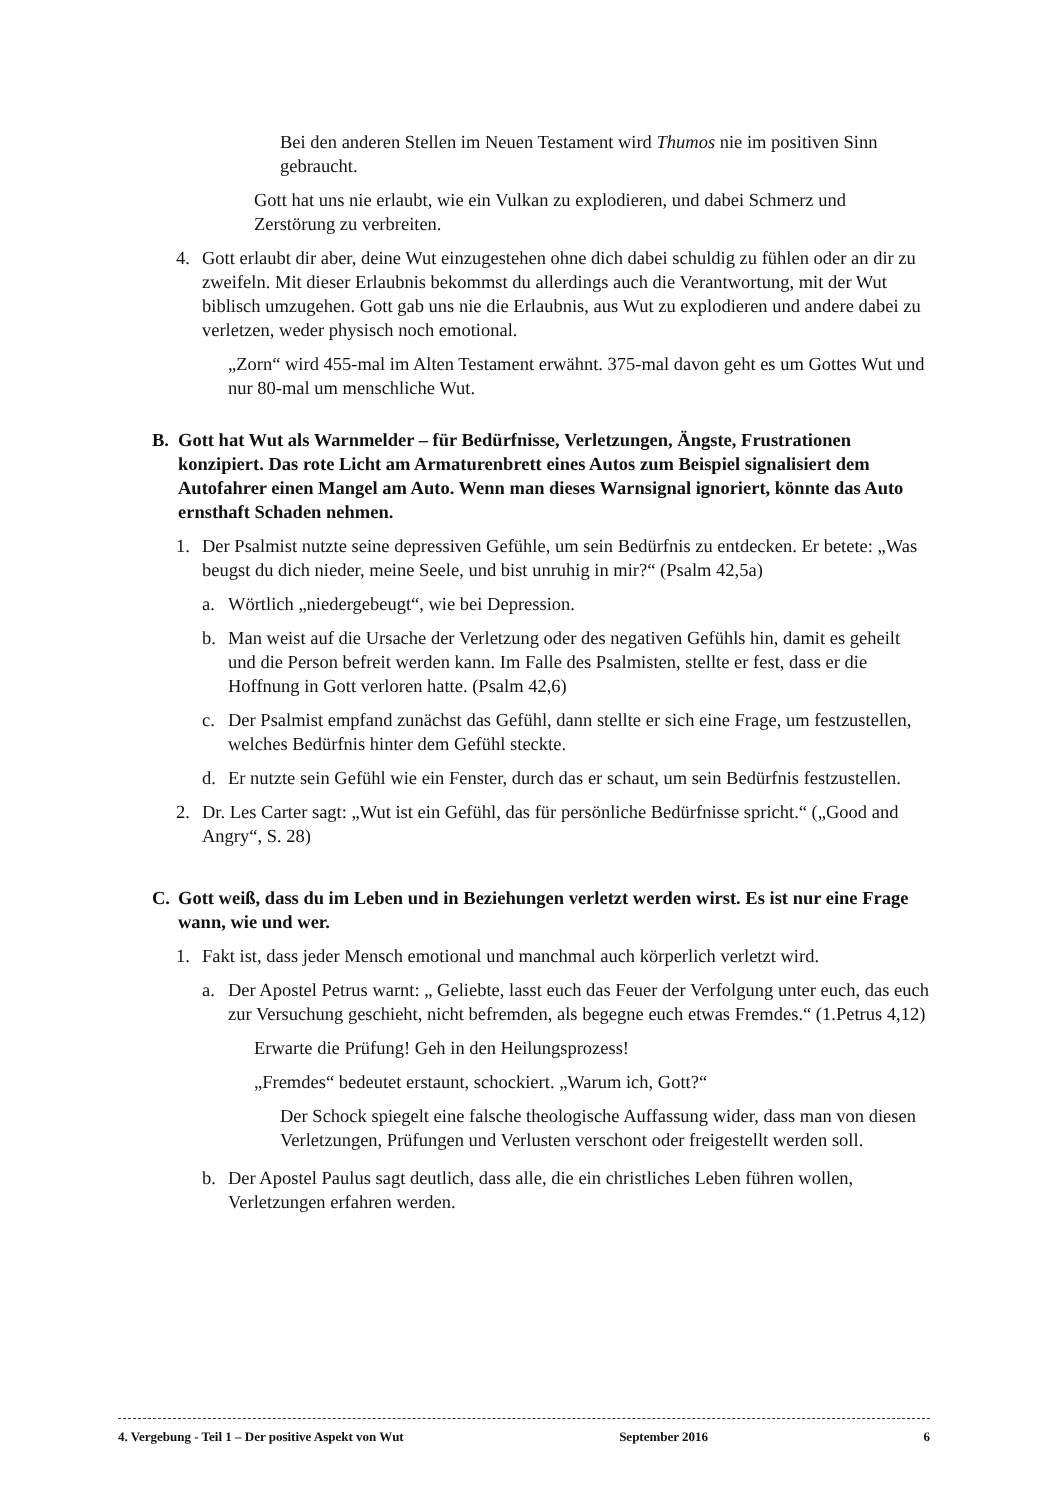Bei den anderen Stellen im Neuen Testament wird Thumos nie im positiven Sinn gebraucht.
Gott hat uns nie erlaubt, wie ein Vulkan zu explodieren, und dabei Schmerz und Zerstörung zu verbreiten.
4. Gott erlaubt dir aber, deine Wut einzugestehen ohne dich dabei schuldig zu fühlen oder an dir zu zweifeln. Mit dieser Erlaubnis bekommst du allerdings auch die Verantwortung, mit der Wut biblisch umzugehen. Gott gab uns nie die Erlaubnis, aus Wut zu explodieren und andere dabei zu verletzen, weder physisch noch emotional.
„Zorn“ wird 455-mal im Alten Testament erwähnt. 375-mal davon geht es um Gottes Wut und nur 80-mal um menschliche Wut.
B. Gott hat Wut als Warnmelder – für Bedürfnisse, Verletzungen, Ängste, Frustrationen konzipiert. Das rote Licht am Armaturenbrett eines Autos zum Beispiel signalisiert dem Autofahrer einen Mangel am Auto. Wenn man dieses Warnsignal ignoriert, könnte das Auto ernsthaft Schaden nehmen.
1. Der Psalmist nutzte seine depressiven Gefühle, um sein Bedürfnis zu entdecken. Er betete: „Was beugst du dich nieder, meine Seele, und bist unruhig in mir?“ (Psalm 42,5a)
a. Wörtlich „niedergebeugt“, wie bei Depression.
b. Man weist auf die Ursache der Verletzung oder des negativen Gefühls hin, damit es geheilt und die Person befreit werden kann. Im Falle des Psalmisten, stellte er fest, dass er die Hoffnung in Gott verloren hatte. (Psalm 42,6)
c. Der Psalmist empfand zunächst das Gefühl, dann stellte er sich eine Frage, um festzustellen, welches Bedürfnis hinter dem Gefühl steckte.
d. Er nutzte sein Gefühl wie ein Fenster, durch das er schaut, um sein Bedürfnis festzustellen.
2. Dr. Les Carter sagt: „Wut ist ein Gefühl, das für persönliche Bedürfnisse spricht.“ („Good and Angry“, S. 28)
C. Gott weiß, dass du im Leben und in Beziehungen verletzt werden wirst. Es ist nur eine Frage wann, wie und wer.
1. Fakt ist, dass jeder Mensch emotional und manchmal auch körperlich verletzt wird.
a. Der Apostel Petrus warnt: „ Geliebte, lasst euch das Feuer der Verfolgung unter euch, das euch zur Versuchung geschieht, nicht befremden, als begegne euch etwas Fremdes.“ (1.Petrus 4,12)
Erwarte die Prüfung! Geh in den Heilungsprozess!
„Fremdes“ bedeutet erstaunt, schockiert. „Warum ich, Gott?“
Der Schock spiegelt eine falsche theologische Auffassung wider, dass man von diesen Verletzungen, Prüfungen und Verlusten verschont oder freigestellt werden soll.
b. Der Apostel Paulus sagt deutlich, dass alle, die ein christliches Leben führen wollen, Verletzungen erfahren werden.
4. Vergebung - Teil 1 – Der positive Aspekt von Wut September 2016 6